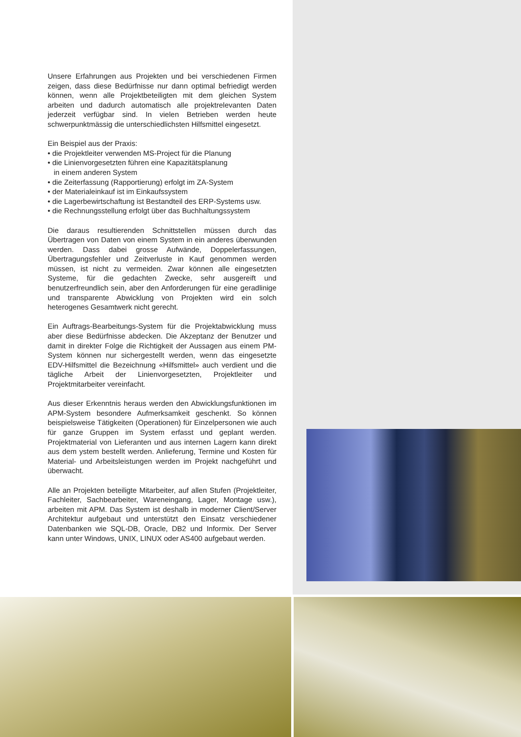Unsere Erfahrungen aus Projekten und bei verschiedenen Firmen zeigen, dass diese Bedürfnisse nur dann optimal befriedigt werden können, wenn alle Projektbeteiligten mit dem gleichen System arbeiten und dadurch automatisch alle projektrelevanten Daten jederzeit verfügbar sind. In vielen Betrieben werden heute schwerpunktmässig die unterschiedlichsten Hilfsmittel eingesetzt.
Ein Beispiel aus der Praxis:
• die Projektleiter verwenden MS-Project für die Planung
• die Linienvorgesetzten führen eine Kapazitätsplanung
in einem anderen System
• die Zeiterfassung (Rapportierung) erfolgt im ZA-System
• der Materialeinkauf ist im Einkaufssystem
• die Lagerbewirtschaftung ist Bestandteil des ERP-Systems usw.
• die Rechnungsstellung erfolgt über das Buchhaltungssystem
Die daraus resultierenden Schnittstellen müssen durch das Übertragen von Daten von einem System in ein anderes überwunden werden. Dass dabei grosse Aufwände, Doppelerfassungen, Übertragungsfehler und Zeitverluste in Kauf genommen werden müssen, ist nicht zu vermeiden. Zwar können alle eingesetzten Systeme, für die gedachten Zwecke, sehr ausgereift und benutzerfreundlich sein, aber den Anforderungen für eine geradlinige und transparente Abwicklung von Projekten wird ein solch heterogenes Gesamtwerk nicht gerecht.
Ein Auftrags-Bearbeitungs-System für die Projektabwicklung muss aber diese Bedürfnisse abdecken. Die Akzeptanz der Benutzer und damit in direkter Folge die Richtigkeit der Aussagen aus einem PM-System können nur sichergestellt werden, wenn das eingesetzte EDV-Hilfsmittel die Bezeichnung «Hilfsmittel» auch verdient und die tägliche Arbeit der Linienvorgesetzten, Projektleiter und Projektmitarbeiter vereinfacht.
Aus dieser Erkenntnis heraus werden den Abwicklungsfunktionen im APM-System besondere Aufmerksamkeit geschenkt. So können beispielsweise Tätigkeiten (Operationen) für Einzelpersonen wie auch für ganze Gruppen im System erfasst und geplant werden. Projektmaterial von Lieferanten und aus internen Lagern kann direkt aus dem ystem bestellt werden. Anlieferung, Termine und Kosten für Material- und Arbeitsleistungen werden im Projekt nachgeführt und überwacht.
Alle an Projekten beteiligte Mitarbeiter, auf allen Stufen (Projektleiter, Fachleiter, Sachbearbeiter, Wareneingang, Lager, Montage usw.), arbeiten mit APM. Das System ist deshalb in moderner Client/Server Architektur aufgebaut und unterstützt den Einsatz verschiedener Datenbanken wie SQL-DB, Oracle, DB2 und Informix. Der Server kann unter Windows, UNIX, LINUX oder AS400 aufgebaut werden.